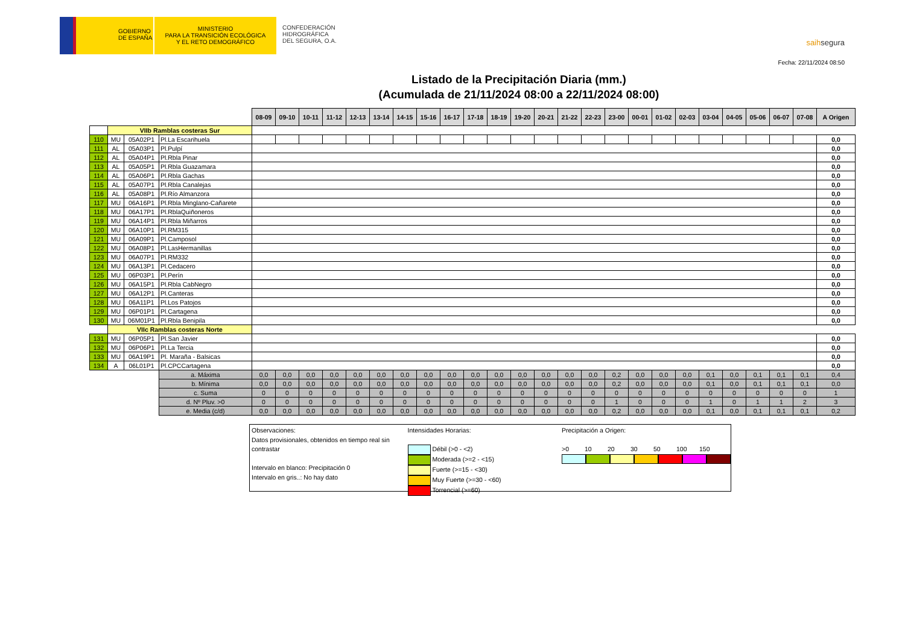GOBIERNO
DE ESPAÑA
MINISTERIO
PARA LA TRANSICIÓN ECOLÓGICA
Y EL RETO DEMOGRÁFICO
CONFEDERACIÓN
HIDROGRÁFICA
DEL SEGURA, O.A.
saihsegura
Fecha: 22/11/2024 08:50
Listado de la Precipitación Diaria (mm.)
(Acumulada de 21/11/2024 08:00 a 22/11/2024 08:00)
| | | | | 08-09 | 09-10 | 10-11 | 11-12 | 12-13 | 13-14 | 14-15 | 15-16 | 16-17 | 17-18 | 18-19 | 19-20 | 20-21 | 21-22 | 22-23 | 23-00 | 00-01 | 01-02 | 02-03 | 03-04 | 04-05 | 05-06 | 06-07 | 07-08 | A Origen |
| | VIIb Ramblas costeras Sur | | | | | | | | | | | | | | | | | | | | | | | | | | | |
| 110 | MU | 05A02P1 | Pl.La Escarihuela | | | | | | | | | | | | | | | | | | | | | | | | | 0,0 |
| 111 | AL | 05A03P1 | Pl.Pulpí | | | | | | | | | | | | | | | | | | | | | | | | | 0,0 |
| 112 | AL | 05A04P1 | Pl.Rbla Pinar | | | | | | | | | | | | | | | | | | | | | | | | | 0,0 |
| 113 | AL | 05A05P1 | Pl.Rbla Guazamara | | | | | | | | | | | | | | | | | | | | | | | | | 0,0 |
| 114 | AL | 05A06P1 | Pl.Rbla Gachas | | | | | | | | | | | | | | | | | | | | | | | | | 0,0 |
| 115 | AL | 05A07P1 | Pl.Rbla Canalejas | | | | | | | | | | | | | | | | | | | | | | | | | 0,0 |
| 116 | AL | 05A08P1 | Pl.Río Almanzora | | | | | | | | | | | | | | | | | | | | | | | | | 0,0 |
| 117 | MU | 06A16P1 | Pl.Rbla Minglano-Cañarete | | | | | | | | | | | | | | | | | | | | | | | | | 0,0 |
| 118 | MU | 06A17P1 | Pl.RblaQuiñoneros | | | | | | | | | | | | | | | | | | | | | | | | | 0,0 |
| 119 | MU | 06A14P1 | Pl.Rbla Miñarros | | | | | | | | | | | | | | | | | | | | | | | | | 0,0 |
| 120 | MU | 06A10P1 | Pl.RM315 | | | | | | | | | | | | | | | | | | | | | | | | | 0,0 |
| 121 | MU | 06A09P1 | Pl.Camposol | | | | | | | | | | | | | | | | | | | | | | | | | 0,0 |
| 122 | MU | 06A08P1 | Pl.LasHermanillas | | | | | | | | | | | | | | | | | | | | | | | | | 0,0 |
| 123 | MU | 06A07P1 | Pl.RM332 | | | | | | | | | | | | | | | | | | | | | | | | | 0,0 |
| 124 | MU | 06A13P1 | Pl.Cedacero | | | | | | | | | | | | | | | | | | | | | | | | | 0,0 |
| 125 | MU | 06P03P1 | Pl.Perín | | | | | | | | | | | | | | | | | | | | | | | | | 0,0 |
| 126 | MU | 06A15P1 | Pl.Rbla CabNegro | | | | | | | | | | | | | | | | | | | | | | | | | 0,0 |
| 127 | MU | 06A12P1 | Pl.Canteras | | | | | | | | | | | | | | | | | | | | | | | | | 0,0 |
| 128 | MU | 06A11P1 | Pl.Los Patojos | | | | | | | | | | | | | | | | | | | | | | | | | 0,0 |
| 129 | MU | 06P01P1 | Pl.Cartagena | | | | | | | | | | | | | | | | | | | | | | | | | 0,0 |
| 130 | MU | 06M01P1 | Pl.Rbla Benipila | | | | | | | | | | | | | | | | | | | | | | | | | 0,0 |
| | VIIc Ramblas costeras Norte | | | | | | | | | | | | | | | | | | | | | | | | | | | |
| 131 | MU | 06P05P1 | Pl.San Javier | | | | | | | | | | | | | | | | | | | | | | | | | 0,0 |
| 132 | MU | 06P06P1 | Pl.La Tercia | | | | | | | | | | | | | | | | | | | | | | | | | 0,0 |
| 133 | MU | 06A19P1 | Pl. Maraña - Balsicas | | | | | | | | | | | | | | | | | | | | | | | | | 0,0 |
| 134 | A | 06L01P1 | Pl.CPCCartagena | | | | | | | | | | | | | | | | | | | | | | | | | 0,0 |
| | | | a. Máxima | 0,0 | 0,0 | 0,0 | 0,0 | 0,0 | 0,0 | 0,0 | 0,0 | 0,0 | 0,0 | 0,0 | 0,0 | 0,0 | 0,0 | 0,0 | 0,2 | 0,0 | 0,0 | 0,0 | 0,1 | 0,0 | 0,1 | 0,1 | 0,1 | 0,4 |
| | | | b. Mínima | 0,0 | 0,0 | 0,0 | 0,0 | 0,0 | 0,0 | 0,0 | 0,0 | 0,0 | 0,0 | 0,0 | 0,0 | 0,0 | 0,0 | 0,0 | 0,2 | 0,0 | 0,0 | 0,0 | 0,1 | 0,0 | 0,1 | 0,1 | 0,1 | 0,0 |
| | | | c. Suma | 0 | 0 | 0 | 0 | 0 | 0 | 0 | 0 | 0 | 0 | 0 | 0 | 0 | 0 | 0 | 0 | 0 | 0 | 0 | 0 | 0 | 0 | 0 | 0 | 1 |
| | | | d. Nº Pluv. >0 | 0 | 0 | 0 | 0 | 0 | 0 | 0 | 0 | 0 | 0 | 0 | 0 | 0 | 0 | 0 | 1 | 0 | 0 | 0 | 1 | 0 | 1 | 1 | 2 | 3 |
| | | | e. Media (c/d) | 0,0 | 0,0 | 0,0 | 0,0 | 0,0 | 0,0 | 0,0 | 0,0 | 0,0 | 0,0 | 0,0 | 0,0 | 0,0 | 0,0 | 0,0 | 0,2 | 0,0 | 0,0 | 0,0 | 0,1 | 0,0 | 0,1 | 0,1 | 0,1 | 0,2 |
Observaciones:
Datos provisionales, obtenidos en tiempo real sin contrastar
Intervalo en blanco: Precipitación 0
Intervalo en gris..: No hay dato
Intensidades Horarias:
Débil (>0 - <2)
Moderada (>=2 - <15)
Fuerte (>=15 - <30)
Muy Fuerte (>=30 - <60)
Torrencial (>=60)
Precipitación a Origen:
>0 10 20 30 50 100 150